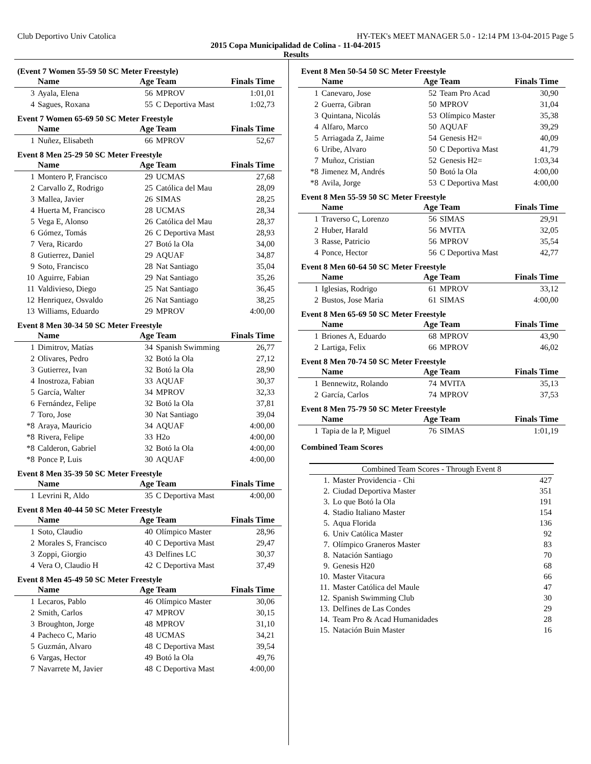Club Deportivo Univ Catolica HY-TEK's MEET MANAGER 5.0 - 12:14 PM 13-04-2015 Page 5
2015 Copa Municipalidad de Colina - 11-04-2015
Results
(Event 7 Women 55-59 50 SC Meter Freestyle)
| | Name | Age Team | | Finals Time |
| --- | --- | --- | --- | --- |
| 3 | Ayala, Elena | 56 | MPROV | 1:01,01 |
| 4 | Sagues, Roxana | 55 | C Deportiva Mast | 1:02,73 |
Event 7 Women 65-69 50 SC Meter Freestyle
| | Name | Age Team | | Finals Time |
| --- | --- | --- | --- | --- |
| 1 | Nuñez, Elisabeth | 66 | MPROV | 52,67 |
Event 8 Men 25-29 50 SC Meter Freestyle
| | Name | Age Team | | Finals Time |
| --- | --- | --- | --- | --- |
| 1 | Montero P, Francisco | 29 | UCMAS | 27,68 |
| 2 | Carvallo Z, Rodrigo | 25 | Católica del Mau | 28,09 |
| 3 | Mallea, Javier | 26 | SIMAS | 28,25 |
| 4 | Huerta M, Francisco | 28 | UCMAS | 28,34 |
| 5 | Vega E, Alonso | 26 | Católica del Mau | 28,37 |
| 6 | Gómez, Tomás | 26 | C Deportiva Mast | 28,93 |
| 7 | Vera, Ricardo | 27 | Botó la Ola | 34,00 |
| 8 | Gutierrez, Daniel | 29 | AQUAF | 34,87 |
| 9 | Soto, Francisco | 28 | Nat Santiago | 35,04 |
| 10 | Aguirre, Fabian | 29 | Nat Santiago | 35,26 |
| 11 | Valdivieso, Diego | 25 | Nat Santiago | 36,45 |
| 12 | Henriquez, Osvaldo | 26 | Nat Santiago | 38,25 |
| 13 | Williams, Eduardo | 29 | MPROV | 4:00,00 |
Event 8 Men 30-34 50 SC Meter Freestyle
| | Name | Age Team | | Finals Time |
| --- | --- | --- | --- | --- |
| 1 | Dimitrov, Matías | 34 | Spanish Swimming | 26,77 |
| 2 | Olivares, Pedro | 32 | Botó la Ola | 27,12 |
| 3 | Gutierrez, Ivan | 32 | Botó la Ola | 28,90 |
| 4 | Inostroza, Fabian | 33 | AQUAF | 30,37 |
| 5 | García, Walter | 34 | MPROV | 32,33 |
| 6 | Fernández, Felipe | 32 | Botó la Ola | 37,81 |
| 7 | Toro, Jose | 30 | Nat Santiago | 39,04 |
| *8 | Araya, Mauricio | 34 | AQUAF | 4:00,00 |
| *8 | Rivera, Felipe | 33 | H2o | 4:00,00 |
| *8 | Calderon, Gabriel | 32 | Botó la Ola | 4:00,00 |
| *8 | Ponce P, Luis | 30 | AQUAF | 4:00,00 |
Event 8 Men 35-39 50 SC Meter Freestyle
| | Name | Age Team | | Finals Time |
| --- | --- | --- | --- | --- |
| 1 | Levrini R, Aldo | 35 | C Deportiva Mast | 4:00,00 |
Event 8 Men 40-44 50 SC Meter Freestyle
| | Name | Age Team | | Finals Time |
| --- | --- | --- | --- | --- |
| 1 | Soto, Claudio | 40 | Olímpico Master | 28,96 |
| 2 | Morales S, Francisco | 40 | C Deportiva Mast | 29,47 |
| 3 | Zoppi, Giorgio | 43 | Delfines LC | 30,37 |
| 4 | Vera O, Claudio H | 42 | C Deportiva Mast | 37,49 |
Event 8 Men 45-49 50 SC Meter Freestyle
| | Name | Age Team | | Finals Time |
| --- | --- | --- | --- | --- |
| 1 | Lecaros, Pablo | 46 | Olímpico Master | 30,06 |
| 2 | Smith, Carlos | 47 | MPROV | 30,15 |
| 3 | Broughton, Jorge | 48 | MPROV | 31,10 |
| 4 | Pacheco C, Mario | 48 | UCMAS | 34,21 |
| 5 | Guzmán, Alvaro | 48 | C Deportiva Mast | 39,54 |
| 6 | Vargas, Hector | 49 | Botó la Ola | 49,76 |
| 7 | Navarrete M, Javier | 48 | C Deportiva Mast | 4:00,00 |
Event 8 Men 50-54 50 SC Meter Freestyle
| | Name | Age Team | | Finals Time |
| --- | --- | --- | --- | --- |
| 1 | Canevaro, Jose | 52 | Team Pro Acad | 30,90 |
| 2 | Guerra, Gibran | 50 | MPROV | 31,04 |
| 3 | Quintana, Nicolás | 53 | Olímpico Master | 35,38 |
| 4 | Alfaro, Marco | 50 | AQUAF | 39,29 |
| 5 | Arriagada Z, Jaime | 54 | Genesis H2= | 40,09 |
| 6 | Uribe, Alvaro | 50 | C Deportiva Mast | 41,79 |
| 7 | Muñoz, Cristian | 52 | Genesis H2= | 1:03,34 |
| *8 | Jimenez M, Andrés | 50 | Botó la Ola | 4:00,00 |
| *8 | Avila, Jorge | 53 | C Deportiva Mast | 4:00,00 |
Event 8 Men 55-59 50 SC Meter Freestyle
| | Name | Age Team | | Finals Time |
| --- | --- | --- | --- | --- |
| 1 | Traverso C, Lorenzo | 56 | SIMAS | 29,91 |
| 2 | Huber, Harald | 56 | MVITA | 32,05 |
| 3 | Rasse, Patricio | 56 | MPROV | 35,54 |
| 4 | Ponce, Hector | 56 | C Deportiva Mast | 42,77 |
Event 8 Men 60-64 50 SC Meter Freestyle
| | Name | Age Team | | Finals Time |
| --- | --- | --- | --- | --- |
| 1 | Iglesias, Rodrigo | 61 | MPROV | 33,12 |
| 2 | Bustos, Jose Maria | 61 | SIMAS | 4:00,00 |
Event 8 Men 65-69 50 SC Meter Freestyle
| | Name | Age Team | | Finals Time |
| --- | --- | --- | --- | --- |
| 1 | Briones A, Eduardo | 68 | MPROV | 43,90 |
| 2 | Lartiga, Felix | 66 | MPROV | 46,02 |
Event 8 Men 70-74 50 SC Meter Freestyle
| | Name | Age Team | | Finals Time |
| --- | --- | --- | --- | --- |
| 1 | Bennewitz, Rolando | 74 | MVITA | 35,13 |
| 2 | García, Carlos | 74 | MPROV | 37,53 |
Event 8 Men 75-79 50 SC Meter Freestyle
| | Name | Age Team | | Finals Time |
| --- | --- | --- | --- | --- |
| 1 | Tapia de la P, Miguel | 76 | SIMAS | 1:01,19 |
Combined Team Scores
| Combined Team Scores - Through Event 8 | | |
| --- | --- | --- |
| 1. | Master Providencia - Chi | 427 |
| 2. | Ciudad Deportiva Master | 351 |
| 3. | Lo que Botó la Ola | 191 |
| 4. | Stadio Italiano Master | 154 |
| 5. | Aqua Florida | 136 |
| 6. | Univ Católica Master | 92 |
| 7. | Olímpico Graneros Master | 83 |
| 8. | Natación Santiago | 70 |
| 9. | Genesis H20 | 68 |
| 10. | Master Vitacura | 66 |
| 11. | Master Católica del Maule | 47 |
| 12. | Spanish Swimming Club | 30 |
| 13. | Delfines de Las Condes | 29 |
| 14. | Team Pro & Acad Humanidades | 28 |
| 15. | Natación Buin Master | 16 |